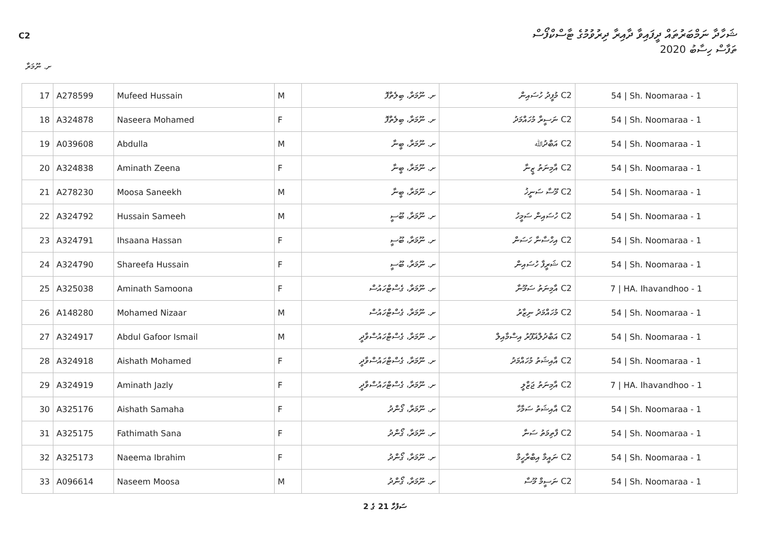C2
ޝަހާދާ ނަމްބަރުތައް ދީފައިވާ ދާއިރާ ދިރުވުމުގެ ޓާސްކްފޯސް
ތަފާސް ހިސާބު 2020
ށ. ނޫމަރާ
| 17 | A278599 | Mufeed Hussain | M | ށ. ނޫމަރާ، ބިލެތްފޮ | C2 މުފީދު ހުސައިން | 54 / Sh. Noomaraa - 1 |
| 18 | A324878 | Naseera Mohamed | F | ށ. ނޫމަރާ، ބިލެތްފޮ | C2 ނަސީރާ މުހައްމަދު | 54 / Sh. Noomaraa - 1 |
| 19 | A039608 | Abdulla | M | ށ. ނޫމަރާ، ބީނާ | C2 އަބްދުﷲ | 54 / Sh. Noomaraa - 1 |
| 20 | A324838 | Aminath Zeena | F | ށ. ނޫމަރާ، ބީނާ | C2 އާމިނަތު ޒީނާ | 54 / Sh. Noomaraa - 1 |
| 21 | A278230 | Moosa Saneekh | M | ށ. ނޫމަރާ، ބީނާ | C2 މޫސާ ސަނީޚު | 54 / Sh. Noomaraa - 1 |
| 22 | A324792 | Hussain Sameeh | M | ށ. ނޫމަރާ، ބޫސީ | C2 ހުސައިން ސަމީހު | 54 / Sh. Noomaraa - 1 |
| 23 | A324791 | Ihsaana Hassan | F | ށ. ނޫމަރާ، ބޫސީ | C2 އިހްސާނާ ހަސަން | 54 / Sh. Noomaraa - 1 |
| 24 | A324790 | Shareefa Hussain | F | ށ. ނޫމަރާ، ބޫސީ | C2 ޝަރީފާ ހުސައިން | 54 / Sh. Noomaraa - 1 |
| 25 | A325038 | Aminath Samoona | F | ށ. ނޫމަރާ، ގެސްޓްހައުސް | C2 އާމިނަތު ސަމޫނާ | 7 / HA. Ihavandhoo - 1 |
| 26 | A148280 | Mohamed Nizaar | M | ށ. ނޫމަރާ، ގެސްޓްހައުސް | C2 މުހައްމަދު ނިޒާރު | 54 / Sh. Noomaraa - 1 |
| 27 | A324917 | Abdul Gafoor Ismail | M | ށ. ނޫމަރާ، ގެސްޓްހައުސްވާދީ | C2 އަބްދުލްޣަފޫރު އިސްމާއިލް | 54 / Sh. Noomaraa - 1 |
| 28 | A324918 | Aishath Mohamed | F | ށ. ނޫމަރާ، ގެސްޓްހައުސްވާދީ | C2 އާއިޝަތު މުހައްމަދު | 54 / Sh. Noomaraa - 1 |
| 29 | A324919 | Aminath Jazly | F | ށ. ނޫމަރާ، ގެސްޓްހައުސްވާދީ | C2 އާމިނަތު ޖަޒްލީ | 7 / HA. Ihavandhoo - 1 |
| 30 | A325176 | Aishath Samaha | F | ށ. ނޫމަރާ، ގޯންދު | C2 އާއިޝަތު ސަމާހާ | 54 / Sh. Noomaraa - 1 |
| 31 | A325175 | Fathimath Sana | F | ށ. ނޫމަރާ، ގޯންދު | C2 ފާތިމަތު ސަނާ | 54 / Sh. Noomaraa - 1 |
| 32 | A325173 | Naeema Ibrahim | F | ށ. ނޫމަރާ، ގޯންދު | C2 ނައީމާ އިބްރާހީމް | 54 / Sh. Noomaraa - 1 |
| 33 | A096614 | Naseem Moosa | M | ށ. ނޫމަރާ، ގޯންދު | C2 ނަސީމް މޫސާ | 54 / Sh. Noomaraa - 1 |
ސަފުހާ 21 ގެ 2